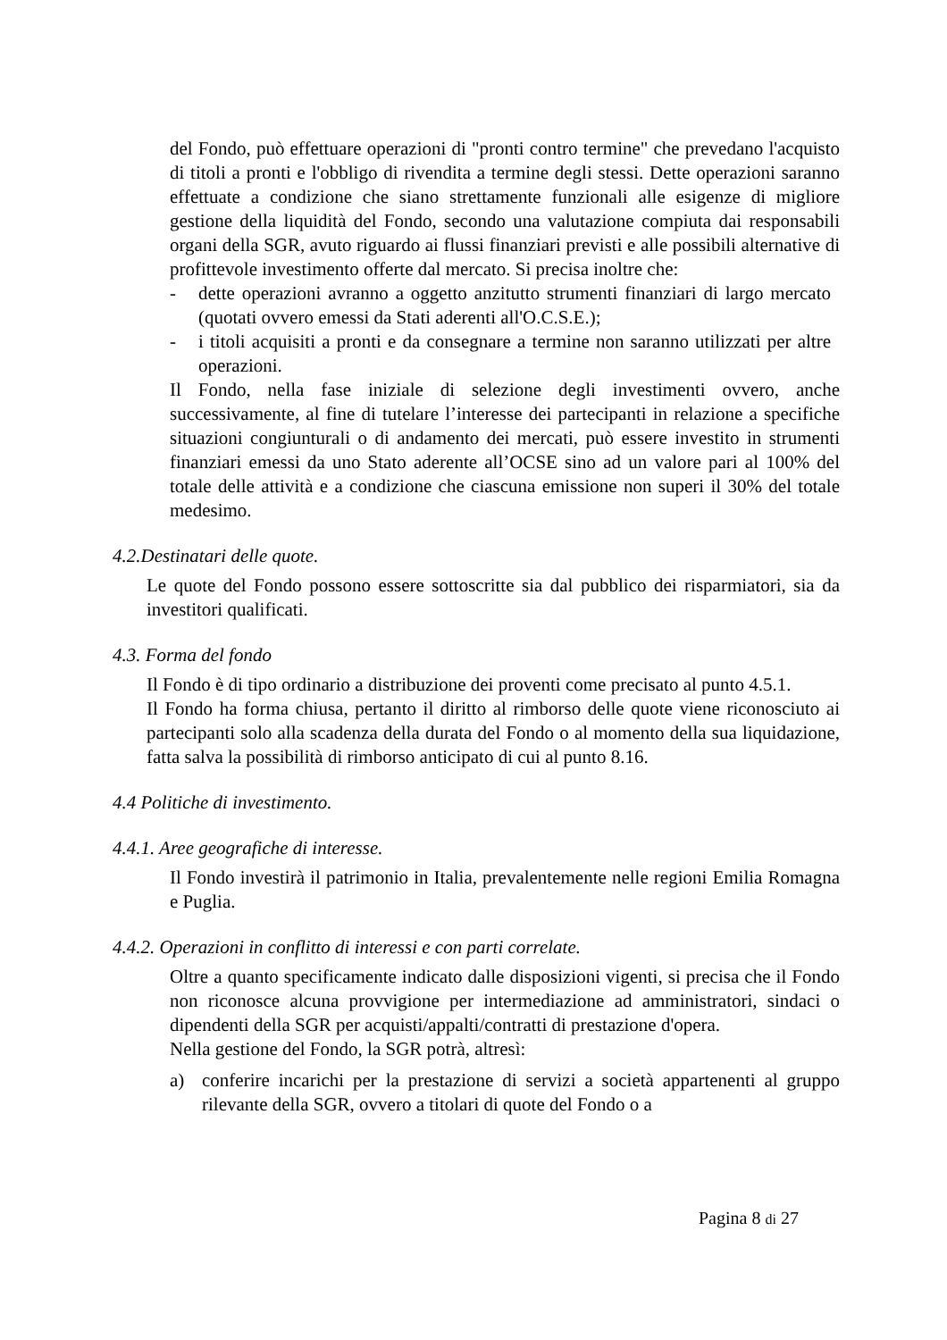del Fondo, può effettuare operazioni di "pronti contro termine" che prevedano l'acquisto di titoli a pronti e l'obbligo di rivendita a termine degli stessi. Dette operazioni saranno effettuate a condizione che siano strettamente funzionali alle esigenze di migliore gestione della liquidità del Fondo, secondo una valutazione compiuta dai responsabili organi della SGR, avuto riguardo ai flussi finanziari previsti e alle possibili alternative di profittevole investimento offerte dal mercato. Si precisa inoltre che:
- dette operazioni avranno a oggetto anzitutto strumenti finanziari di largo mercato (quotati ovvero emessi da Stati aderenti all'O.C.S.E.);
- i titoli acquisiti a pronti e da consegnare a termine non saranno utilizzati per altre operazioni.
Il Fondo, nella fase iniziale di selezione degli investimenti ovvero, anche successivamente, al fine di tutelare l’interesse dei partecipanti in relazione a specifiche situazioni congiunturali o di andamento dei mercati, può essere investito in strumenti finanziari emessi da uno Stato aderente all’OCSE sino ad un valore pari al 100% del totale delle attività e a condizione che ciascuna emissione non superi il 30% del totale medesimo.
4.2.Destinatari delle quote.
Le quote del Fondo possono essere sottoscritte sia dal pubblico dei risparmiatori, sia da investitori qualificati.
4.3. Forma del fondo
Il Fondo è di tipo ordinario a distribuzione dei proventi come precisato al punto 4.5.1.
Il Fondo ha forma chiusa, pertanto il diritto al rimborso delle quote viene riconosciuto ai partecipanti solo alla scadenza della durata del Fondo o al momento della sua liquidazione, fatta salva la possibilità di rimborso anticipato di cui al punto 8.16.
4.4 Politiche di investimento.
4.4.1. Aree geografiche di interesse.
Il Fondo investirà il patrimonio in Italia, prevalentemente nelle regioni Emilia Romagna e Puglia.
4.4.2. Operazioni in conflitto di interessi e con parti correlate.
Oltre a quanto specificamente indicato dalle disposizioni vigenti, si precisa che il Fondo non riconosce alcuna provvigione per intermediazione ad amministratori, sindaci o dipendenti della SGR per acquisti/appalti/contratti di prestazione d'opera.
Nella gestione del Fondo, la SGR potrà, altresì:
a) conferire incarichi per la prestazione di servizi a società appartenenti al gruppo rilevante della SGR, ovvero a titolari di quote del Fondo o a
Pagina 8 di 27